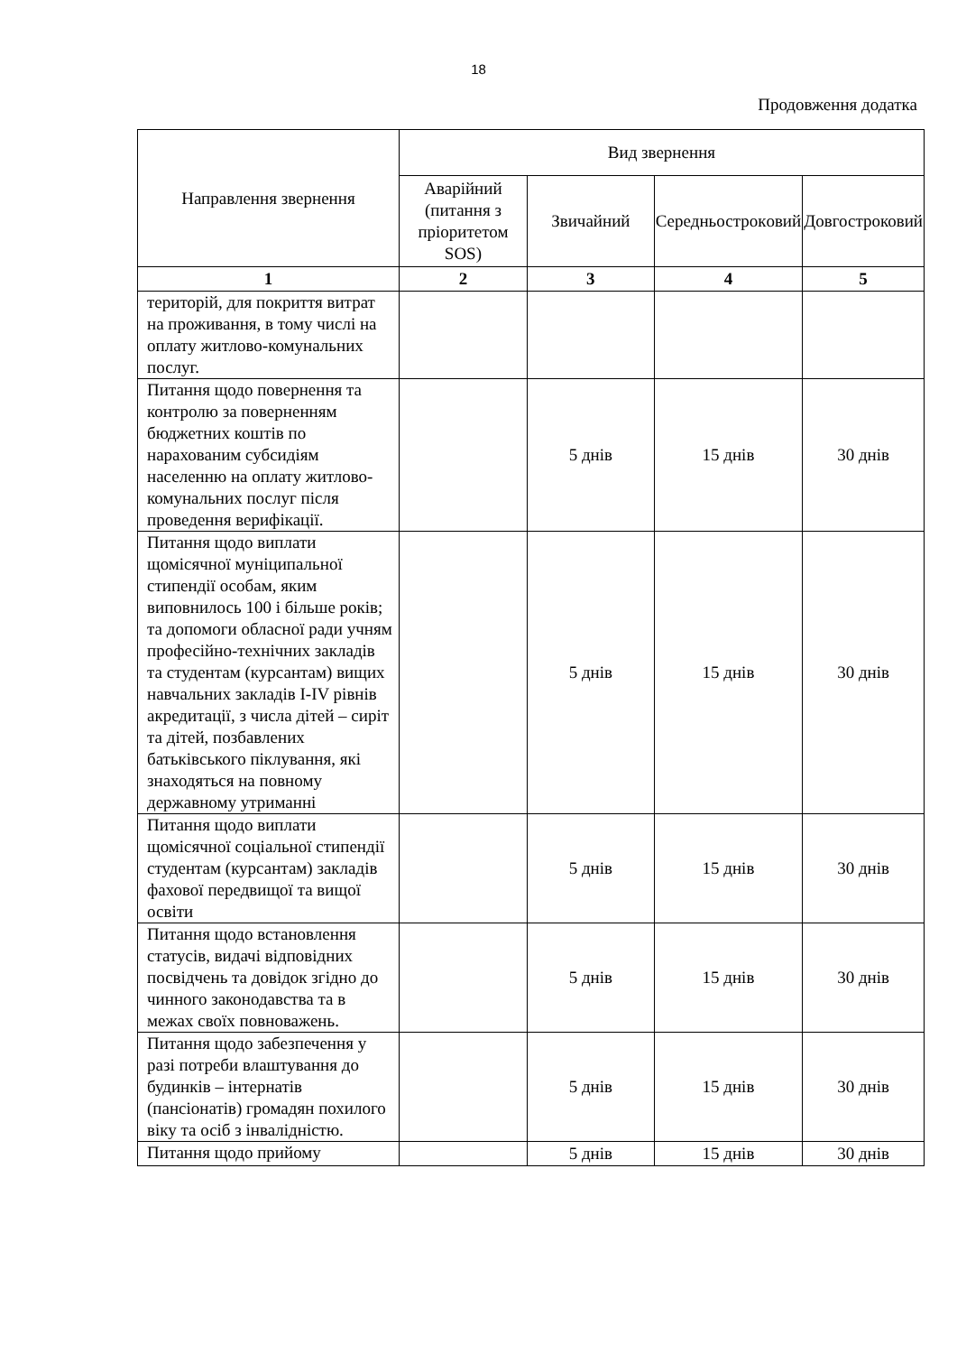18
Продовження додатка
| Направлення звернення | Вид звернення | | | |
| --- | --- | --- | --- | --- |
| | Аварійний (питання з пріоритетом SOS) | Звичайний | Середньострокoвий | Довгостроковий |
| 1 | 2 | 3 | 4 | 5 |
| територій, для покриття витрат на проживання, в тому числі на оплату житлово-комунальних послуг. | | | | |
| Питання щодо повернення та контролю за поверненням бюджетних коштів по нарахованим субсидіям населенню на оплату житлово-комунальних послуг після проведення верифікації. | | 5 днів | 15 днів | 30 днів |
| Питання щодо виплати щомісячної муніципальної стипендії особам, яким виповнилось 100 і більше років; та допомоги обласної ради учням професійно-технічних закладів та студентам (курсантам) вищих навчальних закладів I-IV рівнів акредитації, з числа дітей – сиріт та дітей, позбавлених батьківського піклування, які знаходяться на повному державному утриманні | | 5 днів | 15 днів | 30 днів |
| Питання щодо виплати щомісячної соціальної стипендії студентам (курсантам) закладів фахової передвищої та вищої освіти | | 5 днів | 15 днів | 30 днів |
| Питання щодо встановлення статусів, видачі відповідних посвідчень та довідок згідно до чинного законодавства та в межах своїх повноважень. | | 5 днів | 15 днів | 30 днів |
| Питання щодо забезпечення у разі потреби влаштування до будинків – інтернатів (пансіонатів) громадян похилого віку та осіб з інвалідністю. | | 5 днів | 15 днів | 30 днів |
| Питання щодо прийому | | 5 днів | 15 днів | 30 днів |